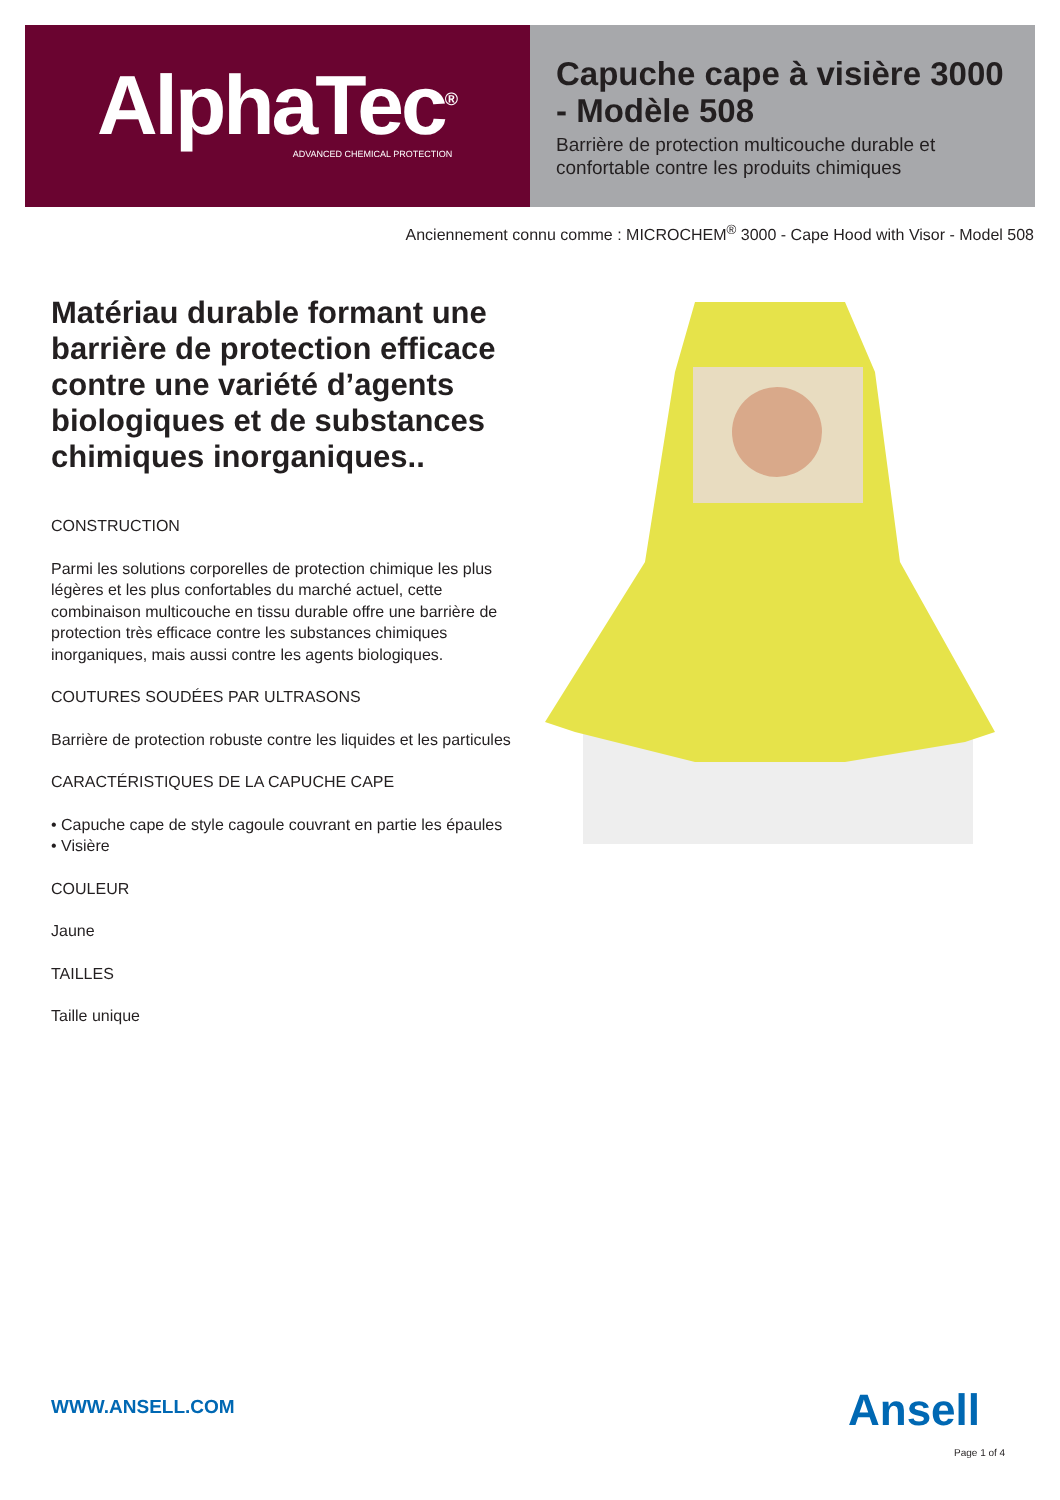AlphaTec<sup>®</sup>
ADVANCED CHEMICAL PROTECTION
Capuche cape à visière 3000 - Modèle 508
Barrière de protection multicouche durable et confortable contre les produits chimiques
Anciennement connu comme : MICROCHEM<sup>®</sup> 3000 - Cape Hood with Visor - Model 508
Matériau durable formant une barrière de protection efficace contre une variété d’agents biologiques et de substances chimiques inorganiques..
CONSTRUCTION
Parmi les solutions corporelles de protection chimique les plus légères et les plus confortables du marché actuel, cette combinaison multicouche en tissu durable offre une barrière de protection très efficace contre les substances chimiques inorganiques, mais aussi contre les agents biologiques.
COUTURES SOUDÉES PAR ULTRASONS
Barrière de protection robuste contre les liquides et les particules
CARACTÉRISTIQUES DE LA CAPUCHE CAPE
• Capuche cape de style cagoule couvrant en partie les épaules
• Visière
COULEUR
Jaune
TAILLES
Taille unique
WWW.ANSELL.COM Ansell
Page 1 of 4